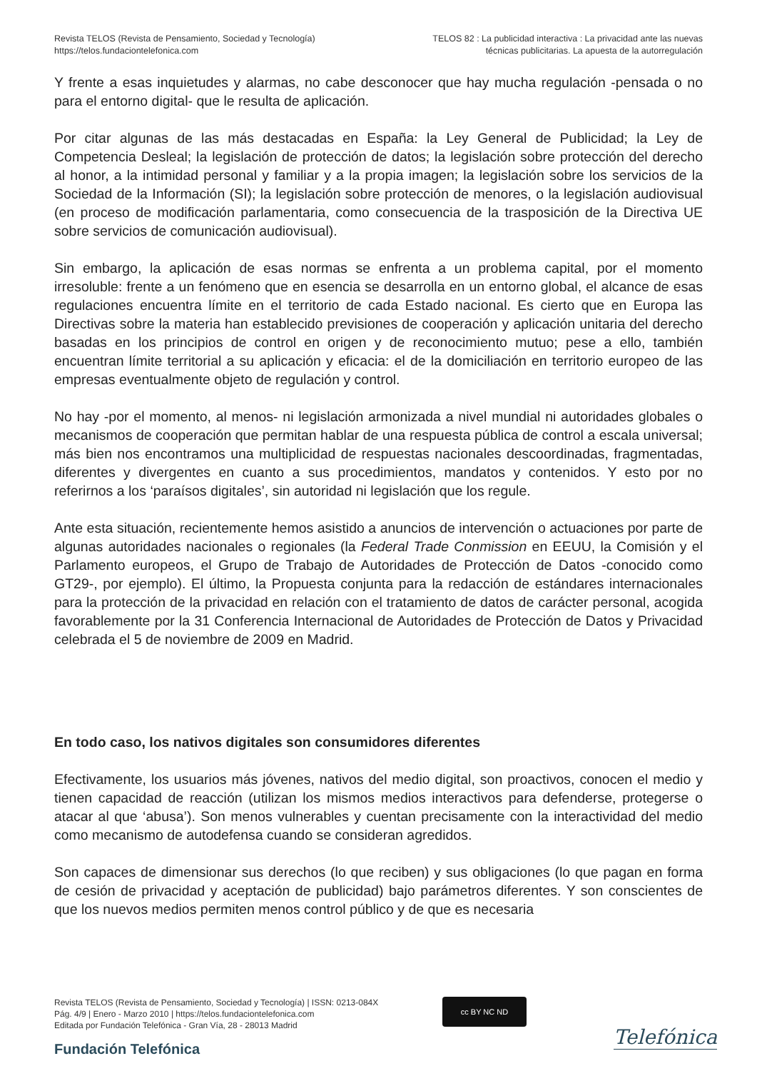Revista TELOS (Revista de Pensamiento, Sociedad y Tecnología)
https://telos.fundaciontelefonica.com
TELOS 82 : La publicidad interactiva : La privacidad ante las nuevas
técnicas publicitarias. La apuesta de la autorregulación
Y frente a esas inquietudes y alarmas, no cabe desconocer que hay mucha regulación -pensada o no para el entorno digital- que le resulta de aplicación.
Por citar algunas de las más destacadas en España: la Ley General de Publicidad; la Ley de Competencia Desleal; la legislación de protección de datos; la legislación sobre protección del derecho al honor, a la intimidad personal y familiar y a la propia imagen; la legislación sobre los servicios de la Sociedad de la Información (SI); la legislación sobre protección de menores, o la legislación audiovisual (en proceso de modificación parlamentaria, como consecuencia de la trasposición de la Directiva UE sobre servicios de comunicación audiovisual).
Sin embargo, la aplicación de esas normas se enfrenta a un problema capital, por el momento irresoluble: frente a un fenómeno que en esencia se desarrolla en un entorno global, el alcance de esas regulaciones encuentra límite en el territorio de cada Estado nacional. Es cierto que en Europa las Directivas sobre la materia han establecido previsiones de cooperación y aplicación unitaria del derecho basadas en los principios de control en origen y de reconocimiento mutuo; pese a ello, también encuentran límite territorial a su aplicación y eficacia: el de la domiciliación en territorio europeo de las empresas eventualmente objeto de regulación y control.
No hay -por el momento, al menos- ni legislación armonizada a nivel mundial ni autoridades globales o mecanismos de cooperación que permitan hablar de una respuesta pública de control a escala universal; más bien nos encontramos una multiplicidad de respuestas nacionales descoordinadas, fragmentadas, diferentes y divergentes en cuanto a sus procedimientos, mandatos y contenidos. Y esto por no referirnos a los ‘paraísos digitales’, sin autoridad ni legislación que los regule.
Ante esta situación, recientemente hemos asistido a anuncios de intervención o actuaciones por parte de algunas autoridades nacionales o regionales (la Federal Trade Conmission en EEUU, la Comisión y el Parlamento europeos, el Grupo de Trabajo de Autoridades de Protección de Datos -conocido como GT29-, por ejemplo). El último, la Propuesta conjunta para la redacción de estándares internacionales para la protección de la privacidad en relación con el tratamiento de datos de carácter personal, acogida favorablemente por la 31 Conferencia Internacional de Autoridades de Protección de Datos y Privacidad celebrada el 5 de noviembre de 2009 en Madrid.
En todo caso, los nativos digitales son consumidores diferentes
Efectivamente, los usuarios más jóvenes, nativos del medio digital, son proactivos, conocen el medio y tienen capacidad de reacción (utilizan los mismos medios interactivos para defenderse, protegerse o atacar al que ‘abusa’). Son menos vulnerables y cuentan precisamente con la interactividad del medio como mecanismo de autodefensa cuando se consideran agredidos.
Son capaces de dimensionar sus derechos (lo que reciben) y sus obligaciones (lo que pagan en forma de cesión de privacidad y aceptación de publicidad) bajo parámetros diferentes. Y son conscientes de que los nuevos medios permiten menos control público y de que es necesaria
Revista TELOS (Revista de Pensamiento, Sociedad y Tecnología) | ISSN: 0213-084X
Pág. 4/9 | Enero - Marzo 2010 | https://telos.fundaciontelefonica.com
Editada por Fundación Telefónica - Gran Vía, 28 - 28013 Madrid
cc BY NC ND
Fundación Telefónica
Telefónica